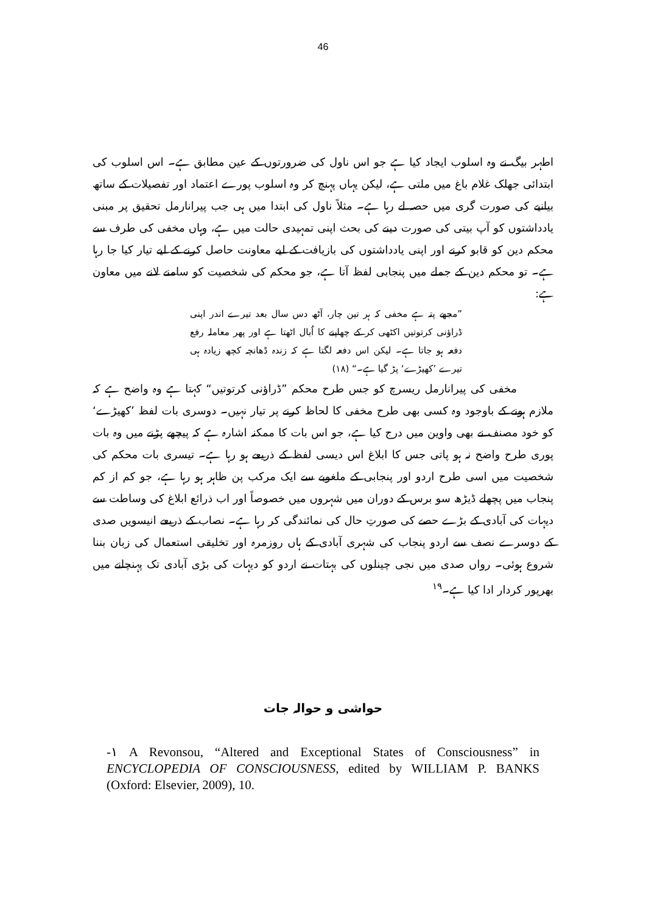46
اطہر بیگ نے وہ اسلوب ایجاد کیا ہے جو اس ناول کی ضرورتوں کے عین مطابق ہے۔ اس اسلوب کی ابتدائی جھلک غلام باغ میں ملتی ہے، لیکن یہاں پہنچ کر وہ اسلوب پورے اعتماد اور تفصیلات کے ساتھ بیانیے کی صورت گری میں حصہ لے رہا ہے۔ مثلاً ناول کی ابتدا میں ہی جب پیرانارمل تحقیق پر مبنی یادداشتوں کو آپ بیتی کی صورت دینے کی بحث اپنی تمہیدی حالت میں ہے، وہاں مخفی کی طرف سے محکم دین کو قابو کرنے اور اپنی یادداشتوں کی بازیافت کے لیے معاونت حاصل کرنے کے لیے تیار کیا جا رہا ہے۔ تو محکم دین کے جملے میں پنجابی لفظ آتا ہے، جو محکم کی شخصیت کو سامنے لانے میں معاون ہے:
”مجھے پتہ ہے مخفی کہ ہر تین چار، آٹھ دس سال بعد تیرے اندر اپنی ڈراؤنی کرتوتیں اکٹھی کر کے چھاپنے کا اُبال اٹھتا ہے اور پھر معاملہ رفع دفعہ ہو جاتا ہے۔ لیکن اس دفعہ لگتا ہے کہ زندہ ڈھانچہ کچھ زیادہ ہی تیرے ’کھیڑے‘ پڑ گیا ہے۔“ (۱۸)
مخفی کی پیرانارمل ریسرچ کو جس طرح محکم ”ڈراؤنی کرتوتیں“ کہتا ہے وہ واضح ہے کہ ملازم ہونے کے باوجود وہ کسی بھی طرح مخفی کا لحاظ کرنے پر تیار نہیں۔ دوسری بات لفظ ’کھیڑے‘ کو خود مصنف نے بھی واوین میں درج کیا ہے، جو اس بات کا ممکنہ اشارہ ہے کہ پیچھے پڑنے میں وہ بات پوری طرح واضح نہ ہو پاتی جس کا ابلاغ اس دیسی لفظ کے ذریعے ہو رہا ہے۔ تیسری بات محکم کی شخصیت میں اسی طرح اردو اور پنجابی کے ملغوبے سے ایک مرکب پن ظاہر ہو رہا ہے، جو کم از کم پنجاب میں پچھلے ڈیڑھ سو برس کے دوران میں شہروں میں خصوصاً اور اب ذرائع ابلاغ کی وساطت سے دیہات کی آبادی کے بڑے حصے کی صورتِ حال کی نمائندگی کر رہا ہے۔ نصاب کے ذریعے انیسویں صدی کے دوسرے نصف سے اردو پنجاب کی شہری آبادی کے ہاں روزمرہ اور تخلیقی استعمال کی زبان بننا شروع ہوئی۔ رواں صدی میں نجی چینلوں کی بہتات نے اردو کو دیہات کی بڑی آبادی تک پہنچانے میں بھرپور کردار ادا کیا ہے۔<sup>۱۹</sup>
حواشی و حوالہ جات
-۱ A Revonsou, “Altered and Exceptional States of Consciousness” in ENCYCLOPEDIA OF CONSCIOUSNESS, edited by WILLIAM P. BANKS (Oxford: Elsevier, 2009), 10.